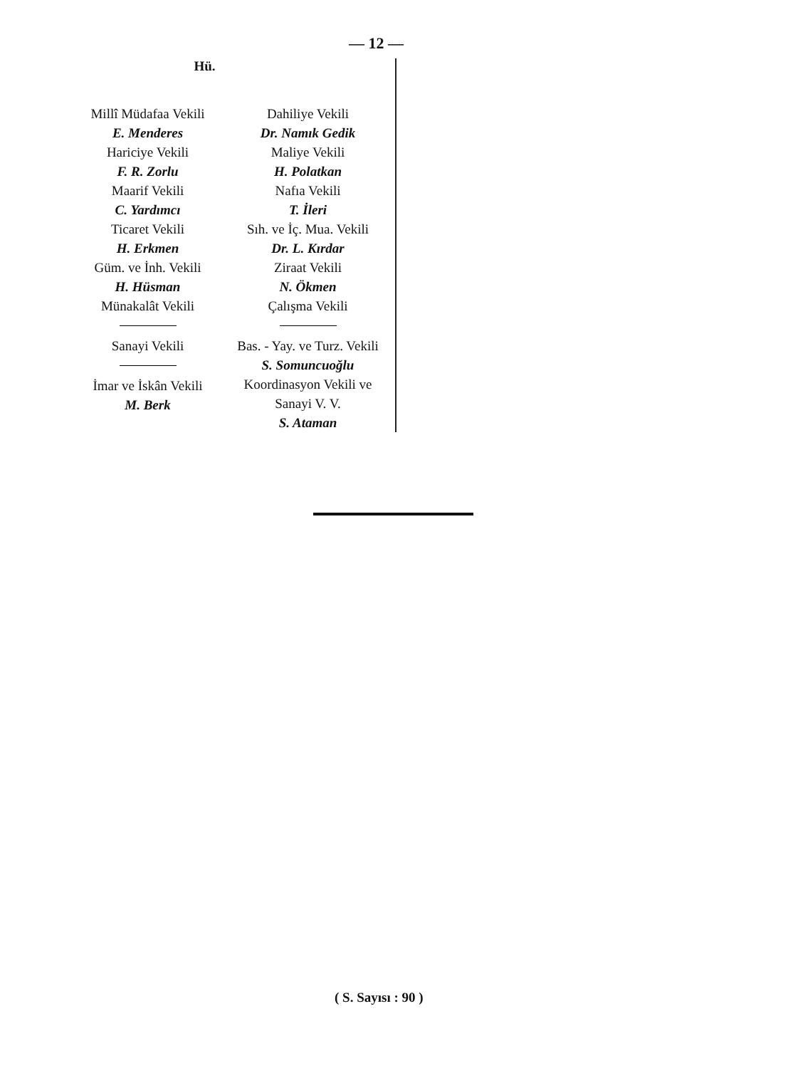— 12 —
Hü.
Millî Müdafaa Vekili
E. Menderes
Hariciye Vekili
F. R. Zorlu
Maarif Vekili
C. Yardımcı
Ticaret Vekili
H. Erkmen
Güm. ve İnh. Vekili
H. Hüsman
Münakalât Vekili
Sanayi Vekili
İmar ve İskân Vekili
M. Berk
Dahiliye Vekili
Dr. Namık Gedik
Maliye Vekili
H. Polatkan
Nafıa Vekili
T. İleri
Sıh. ve İç. Mua. Vekili
Dr. L. Kırdar
Ziraat Vekili
N. Ökmen
Çalışma Vekili
Bas. - Yay. ve Turz. Vekili
S. Somuncuoğlu
Koordinasyon Vekili ve
Sanayi V. V.
S. Ataman
( S. Sayısı : 90 )